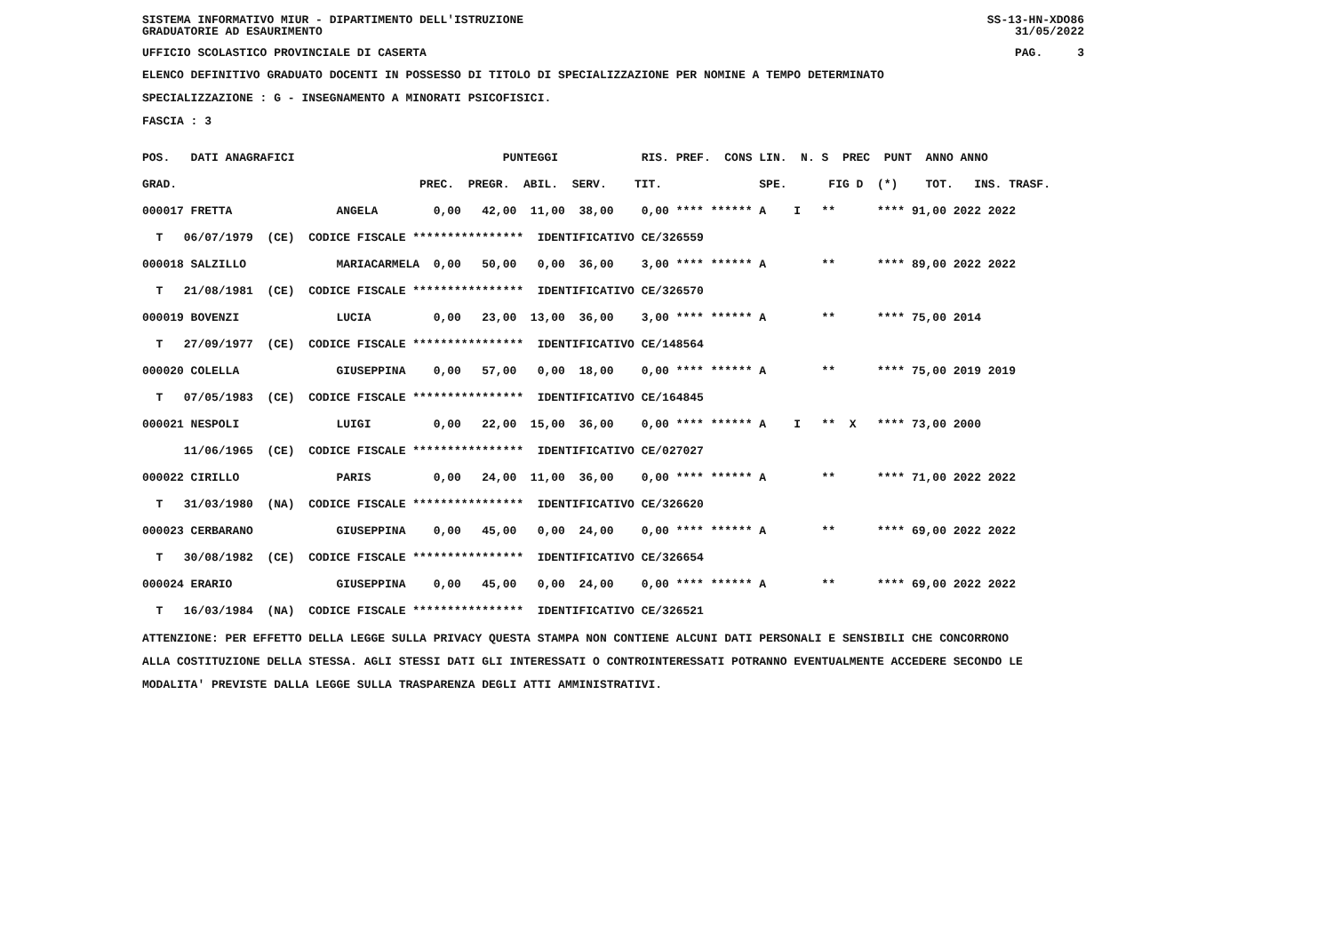SISTEMA INFORMATIVO MIUR - DIPARTIMENTO DELL'ISTRUZIONE
GRADUATORIE AD ESAURIMENTO SS-13-HN-XDO86
31/05/2022
UFFICIO SCOLASTICO PROVINCIALE DI CASERTA PAG. 3
ELENCO DEFINITIVO GRADUATO DOCENTI IN POSSESSO DI TITOLO DI SPECIALIZZAZIONE PER NOMINE A TEMPO DETERMINATO
SPECIALIZZAZIONE : G - INSEGNAMENTO A MINORATI PSICOFISICI.
FASCIA : 3
| POS. DATI ANAGRAFICI PUNTEGGI RIS. PREF. CONS LIN. N. S PREC PUNT ANNO ANNO |
| --- |
| GRAD. PREC. PREGR. ABIL. SERV. TIT. SPE. FIG D (*) TOT. INS. TRASF. |
| 000017 FRETTA ANGELA 0,00 42,00 11,00 38,00 0,00 **** ****** A I ** **** 91,00 2022 2022 |
| T 06/07/1979 (CE) CODICE FISCALE **************** IDENTIFICATIVO CE/326559 |
| 000018 SALZILLO MARIACARMELA 0,00 50,00 0,00 36,00 3,00 **** ****** A ** **** 89,00 2022 2022 |
| T 21/08/1981 (CE) CODICE FISCALE **************** IDENTIFICATIVO CE/326570 |
| 000019 BOVENZI LUCIA 0,00 23,00 13,00 36,00 3,00 **** ****** A ** **** 75,00 2014 |
| T 27/09/1977 (CE) CODICE FISCALE **************** IDENTIFICATIVO CE/148564 |
| 000020 COLELLA GIUSEPPINA 0,00 57,00 0,00 18,00 0,00 **** ****** A ** **** 75,00 2019 2019 |
| T 07/05/1983 (CE) CODICE FISCALE **************** IDENTIFICATIVO CE/164845 |
| 000021 NESPOLI LUIGI 0,00 22,00 15,00 36,00 0,00 **** ****** A I ** X **** 73,00 2000 |
| 11/06/1965 (CE) CODICE FISCALE **************** IDENTIFICATIVO CE/027027 |
| 000022 CIRILLO PARIS 0,00 24,00 11,00 36,00 0,00 **** ****** A ** **** 71,00 2022 2022 |
| T 31/03/1980 (NA) CODICE FISCALE **************** IDENTIFICATIVO CE/326620 |
| 000023 CERBARANO GIUSEPPINA 0,00 45,00 0,00 24,00 0,00 **** ****** A ** **** 69,00 2022 2022 |
| T 30/08/1982 (CE) CODICE FISCALE **************** IDENTIFICATIVO CE/326654 |
| 000024 ERARIO GIUSEPPINA 0,00 45,00 0,00 24,00 0,00 **** ****** A ** **** 69,00 2022 2022 |
| T 16/03/1984 (NA) CODICE FISCALE **************** IDENTIFICATIVO CE/326521 |
ATTENZIONE: PER EFFETTO DELLA LEGGE SULLA PRIVACY QUESTA STAMPA NON CONTIENE ALCUNI DATI PERSONALI E SENSIBILI CHE CONCORRONO
ALLA COSTITUZIONE DELLA STESSA. AGLI STESSI DATI GLI INTERESSATI O CONTROINTERESSATI POTRANNO EVENTUALMENTE ACCEDERE SECONDO LE
MODALITA' PREVISTE DALLA LEGGE SULLA TRASPARENZA DEGLI ATTI AMMINISTRATIVI.